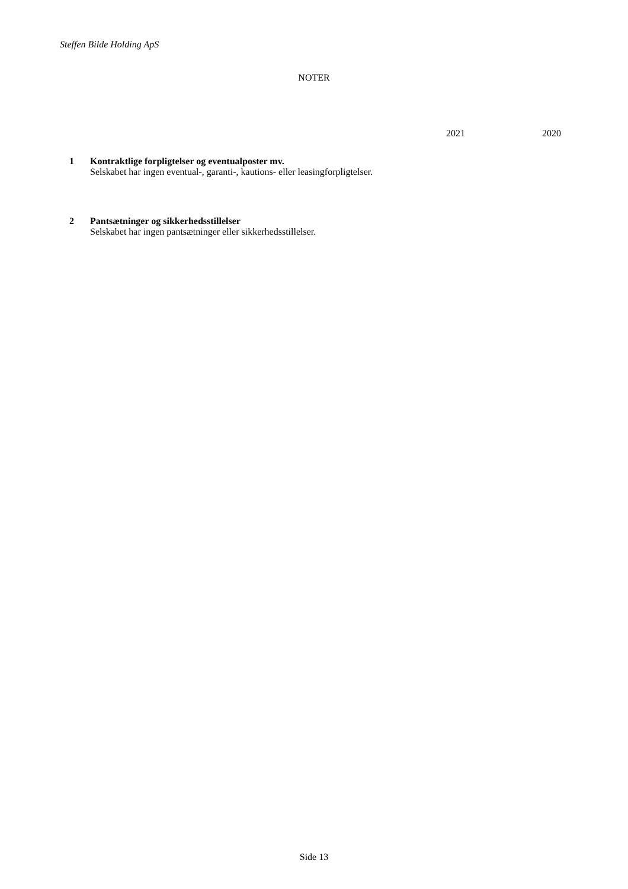Steffen Bilde Holding ApS
NOTER
2021 2020
1 Kontraktlige forpligtelser og eventualposter mv.
Selskabet har ingen eventual-, garanti-, kautions- eller leasingforpligtelser.
2 Pantsætninger og sikkerhedsstillelser
Selskabet har ingen pantsætninger eller sikkerhedsstillelser.
Side 13